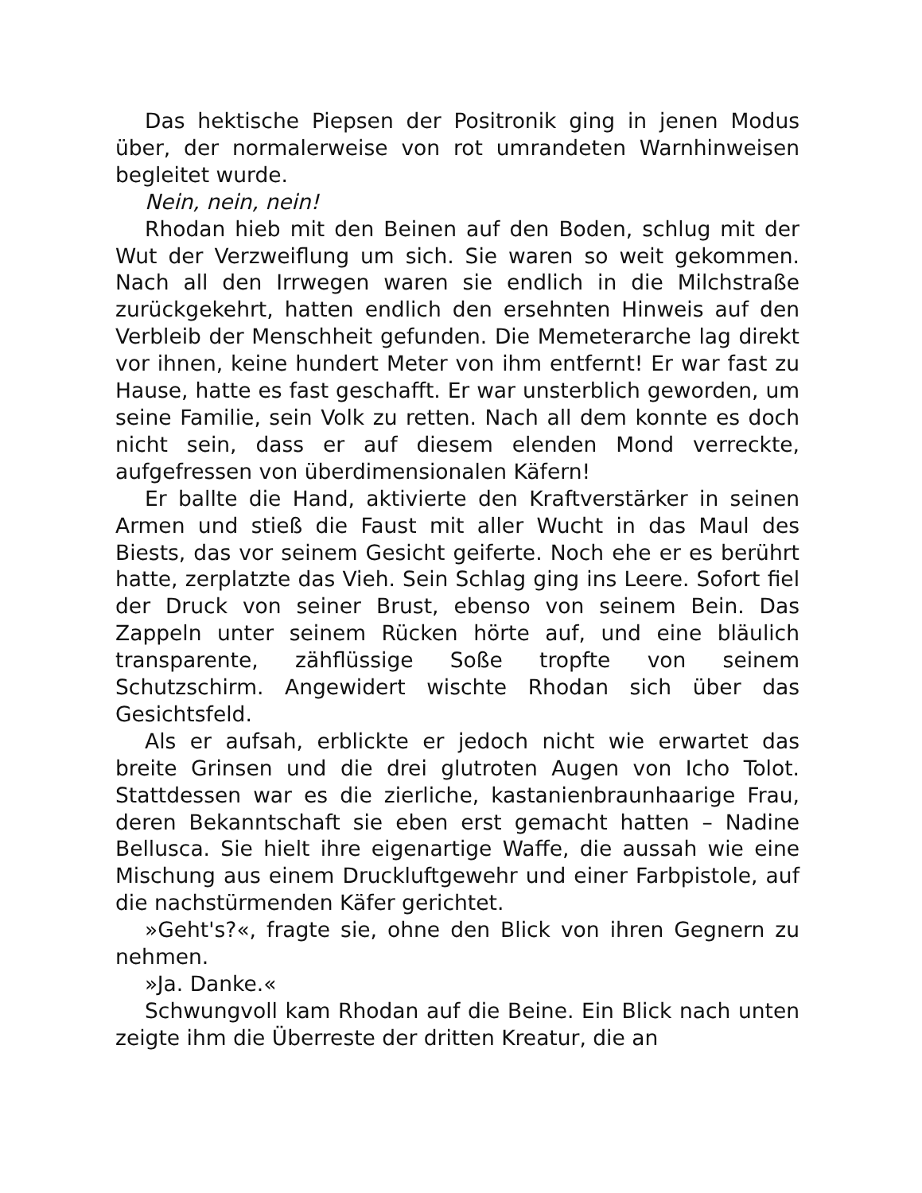Das hektische Piepsen der Positronik ging in jenen Modus über, der normalerweise von rot umrandeten Warnhinweisen begleitet wurde.
Nein, nein, nein!
Rhodan hieb mit den Beinen auf den Boden, schlug mit der Wut der Verzweiflung um sich. Sie waren so weit gekommen. Nach all den Irrwegen waren sie endlich in die Milchstraße zurückgekehrt, hatten endlich den ersehnten Hinweis auf den Verbleib der Menschheit gefunden. Die Memeterarche lag direkt vor ihnen, keine hundert Meter von ihm entfernt! Er war fast zu Hause, hatte es fast geschafft. Er war unsterblich geworden, um seine Familie, sein Volk zu retten. Nach all dem konnte es doch nicht sein, dass er auf diesem elenden Mond verreckte, aufgefressen von überdimensionalen Käfern!
Er ballte die Hand, aktivierte den Kraftverstärker in seinen Armen und stieß die Faust mit aller Wucht in das Maul des Biests, das vor seinem Gesicht geiferte. Noch ehe er es berührt hatte, zerplatzte das Vieh. Sein Schlag ging ins Leere. Sofort fiel der Druck von seiner Brust, ebenso von seinem Bein. Das Zappeln unter seinem Rücken hörte auf, und eine bläulich transparente, zähflüssige Soße tropfte von seinem Schutzschirm. Angewidert wischte Rhodan sich über das Gesichtsfeld.
Als er aufsah, erblickte er jedoch nicht wie erwartet das breite Grinsen und die drei glutroten Augen von Icho Tolot. Stattdessen war es die zierliche, kastanienbraunhaarige Frau, deren Bekanntschaft sie eben erst gemacht hatten – Nadine Bellusca. Sie hielt ihre eigenartige Waffe, die aussah wie eine Mischung aus einem Druckluftgewehr und einer Farbpistole, auf die nachstürmenden Käfer gerichtet.
»Geht's?«, fragte sie, ohne den Blick von ihren Gegnern zu nehmen.
»Ja. Danke.«
Schwungvoll kam Rhodan auf die Beine. Ein Blick nach unten zeigte ihm die Überreste der dritten Kreatur, die an